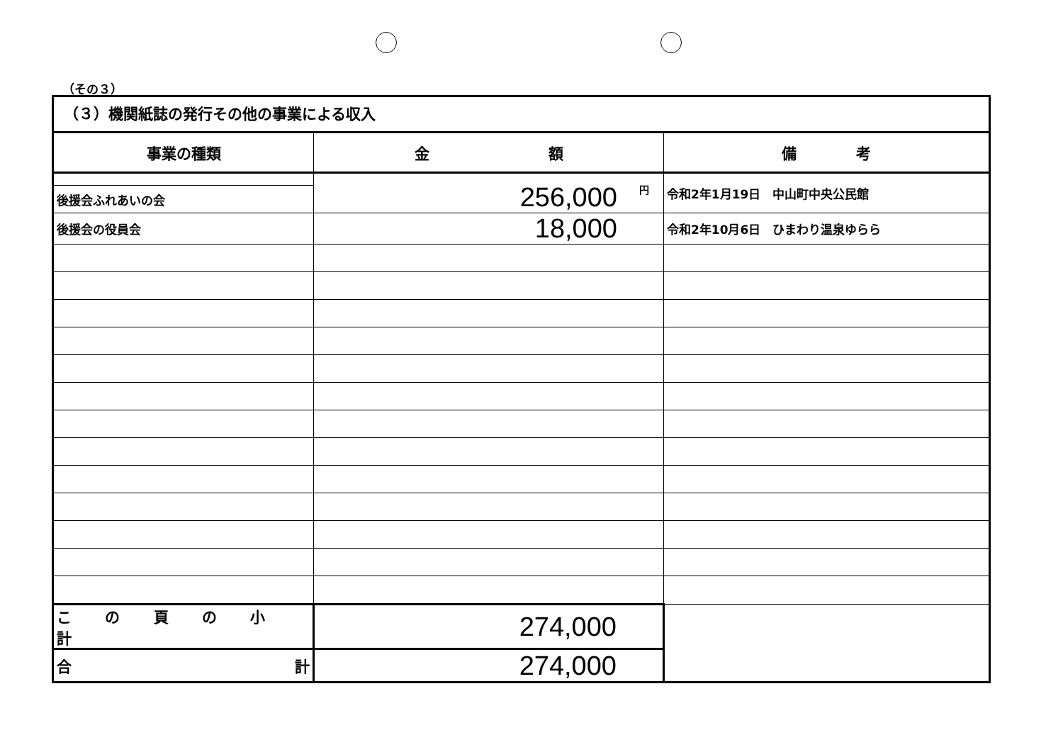（その３）
（３）機関紙誌の発行その他の事業による収入
| 事業の種類 | 金 額 | 備 考 |
| --- | --- | --- |
| | <sup>円</sup>256,000 | 令和2年1月19日 中山町中央公民館 |
| 後援会ふれあいの会 | | |
| 後援会の役員会 | 18,000 | 令和2年10月6日 ひまわり温泉ゆらら |
| こ の 頁 の 小 計 | 274,000 | |
| 合 計 | 274,000 | |